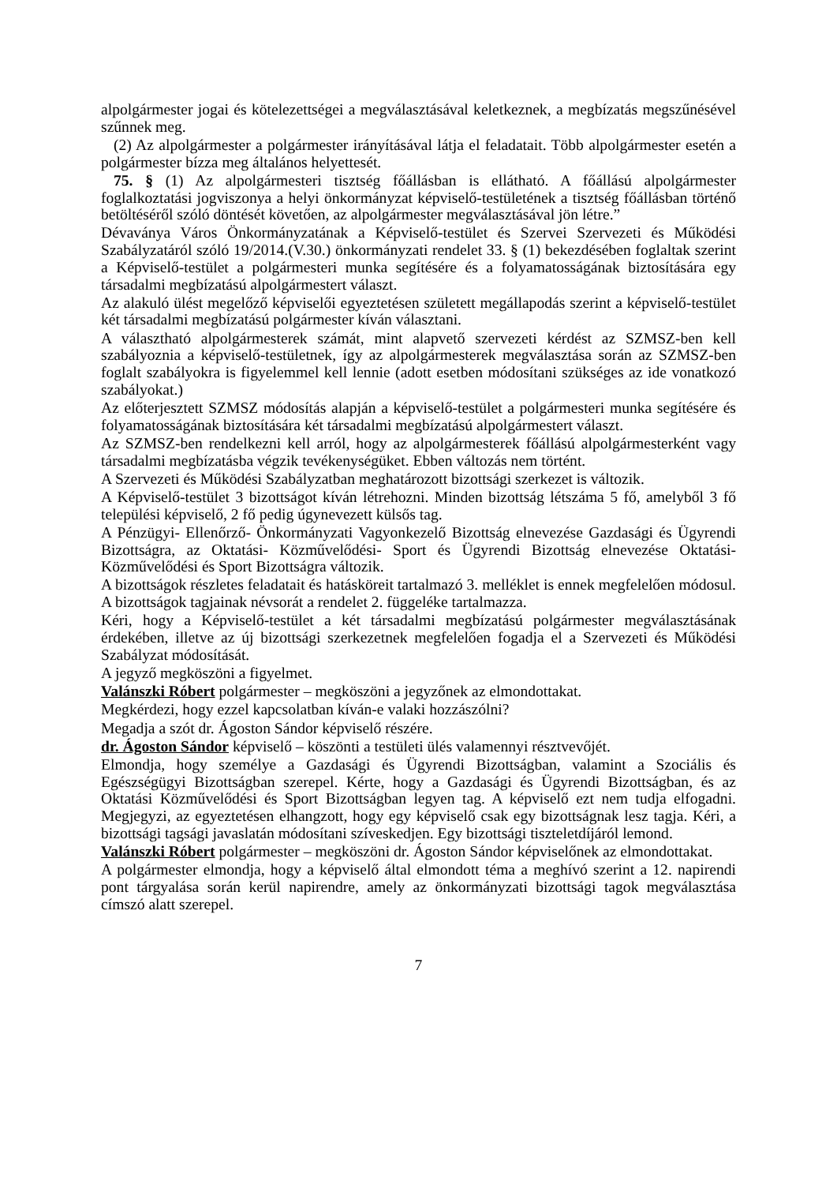alpolgármester jogai és kötelezettségei a megválasztásával keletkeznek, a megbízatás megszűnésével szűnnek meg.
(2) Az alpolgármester a polgármester irányításával látja el feladatait. Több alpolgármester esetén a polgármester bízza meg általános helyettesét.
75. § (1) Az alpolgármesteri tisztség főállásban is ellátható. A főállású alpolgármester foglalkoztatási jogviszonya a helyi önkormányzat képviselő-testületének a tisztség főállásban történő betöltéséről szóló döntését követően, az alpolgármester megválasztásával jön létre.”
Dévaványa Város Önkormányzatának a Képviselő-testület és Szervei Szervezeti és Működési Szabályzatáról szóló 19/2014.(V.30.) önkormányzati rendelet 33. § (1) bekezdésében foglaltak szerint a Képviselő-testület a polgármesteri munka segítésére és a folyamatosságának biztosítására egy társadalmi megbízatású alpolgármestert választ.
Az alakuló ülést megelőző képviselői egyeztetésen született megállapodás szerint a képviselő-testület két társadalmi megbízatású polgármester kíván választani.
A választható alpolgármesterek számát, mint alapvető szervezeti kérdést az SZMSZ-ben kell szabályoznia a képviselő-testületnek, így az alpolgármesterek megválasztása során az SZMSZ-ben foglalt szabályokra is figyelemmel kell lennie (adott esetben módosítani szükséges az ide vonatkozó szabályokat.)
Az előterjesztett SZMSZ módosítás alapján a képviselő-testület a polgármesteri munka segítésére és folyamatosságának biztosítására két társadalmi megbízatású alpolgármestert választ.
Az SZMSZ-ben rendelkezni kell arról, hogy az alpolgármesterek főállású alpolgármesterként vagy társadalmi megbízatásba végzik tevékenységüket. Ebben változás nem történt.
A Szervezeti és Működési Szabályzatban meghatározott bizottsági szerkezet is változik.
A Képviselő-testület 3 bizottságot kíván létrehozni. Minden bizottság létszáma 5 fő, amelyből 3 fő települési képviselő, 2 fő pedig úgynevezett külsős tag.
A Pénzügyi- Ellenőrző- Önkormányzati Vagyonkezelő Bizottság elnevezése Gazdasági és Ügyrendi Bizottságra, az Oktatási- Közművelődési- Sport és Ügyrendi Bizottság elnevezése Oktatási- Közművelődési és Sport Bizottságra változik.
A bizottságok részletes feladatait és hatásköreit tartalmazó 3. melléklet is ennek megfelelően módosul. A bizottságok tagjainak névsorát a rendelet 2. függeléke tartalmazza.
Kéri, hogy a Képviselő-testület a két társadalmi megbízatású polgármester megválasztásának érdekében, illetve az új bizottsági szerkezetnek megfelelően fogadja el a Szervezeti és Működési Szabályzat módosítását.
A jegyző megköszöni a figyelmet.
Valánszki Róbert polgármester – megköszöni a jegyzőnek az elmondottakat.
Megkérdezi, hogy ezzel kapcsolatban kíván-e valaki hozzászólni?
Megadja a szót dr. Ágoston Sándor képviselő részére.
dr. Ágoston Sándor képviselő – köszönti a testületi ülés valamennyi résztvevőjét.
Elmondja, hogy személye a Gazdasági és Ügyrendi Bizottságban, valamint a Szociális és Egészségügyi Bizottságban szerepel. Kérte, hogy a Gazdasági és Ügyrendi Bizottságban, és az Oktatási Közművelődési és Sport Bizottságban legyen tag. A képviselő ezt nem tudja elfogadni. Megjegyzi, az egyeztetésen elhangzott, hogy egy képviselő csak egy bizottságnak lesz tagja. Kéri, a bizottsági tagsági javaslatán módosítani szíveskedjen. Egy bizottsági tiszteletdíjáról lemond.
Valánszki Róbert polgármester – megköszöni dr. Ágoston Sándor képviselőnek az elmondottakat.
A polgármester elmondja, hogy a képviselő által elmondott téma a meghívó szerint a 12. napirendi pont tárgyalása során kerül napirendre, amely az önkormányzati bizottsági tagok megválasztása címszó alatt szerepel.
7